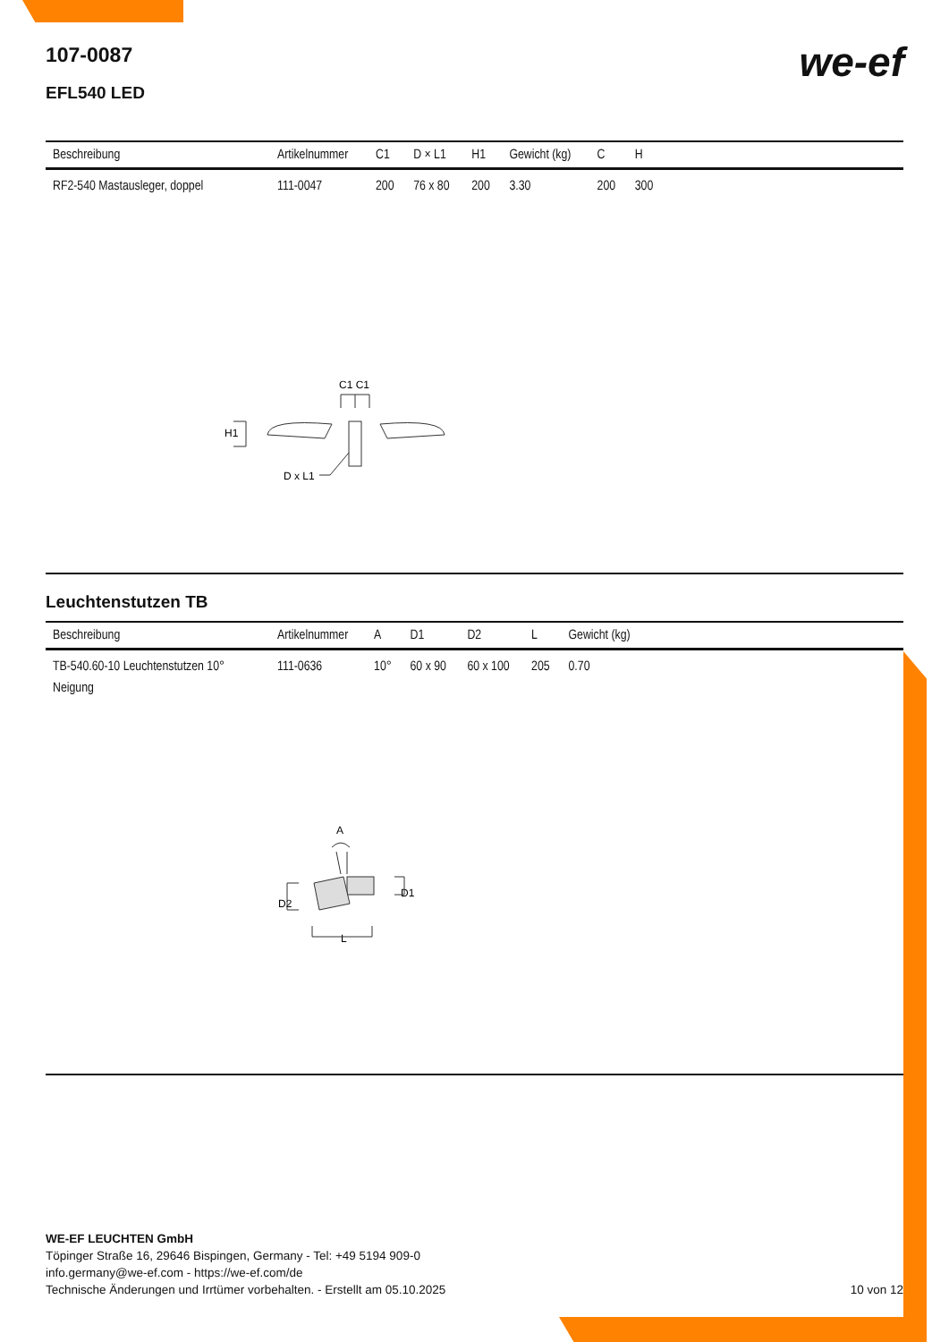107-0087
EFL540 LED
we-ef
| Beschreibung | Artikelnummer | C1 | D × L1 | H1 | Gewicht (kg) | C | H | |
| --- | --- | --- | --- | --- | --- | --- | --- | --- |
| RF2-540 Mastausleger, doppel | 111-0047 | 200 | 76 x 80 | 200 | 3.30 | 200 | 300 | |
C1 C1
H1
D x L1
Leuchtenstutzen TB
| Beschreibung | Artikelnummer | A | D1 | D2 | L | Gewicht (kg) | |
| --- | --- | --- | --- | --- | --- | --- | --- |
| TB-540.60-10 Leuchtenstutzen 10° Neigung | 111-0636 | 10° | 60 x 90 | 60 x 100 | 205 | 0.70 | |
A
D2
D1
L
WE-EF LEUCHTEN GmbH
Töpinger Straße 16, 29646 Bispingen, Germany - Tel: +49 5194 909-0
info.germany@we-ef.com - https://we-ef.com/de
Technische Änderungen und Irrtümer vorbehalten. - Erstellt am 05.10.2025 10 von 12